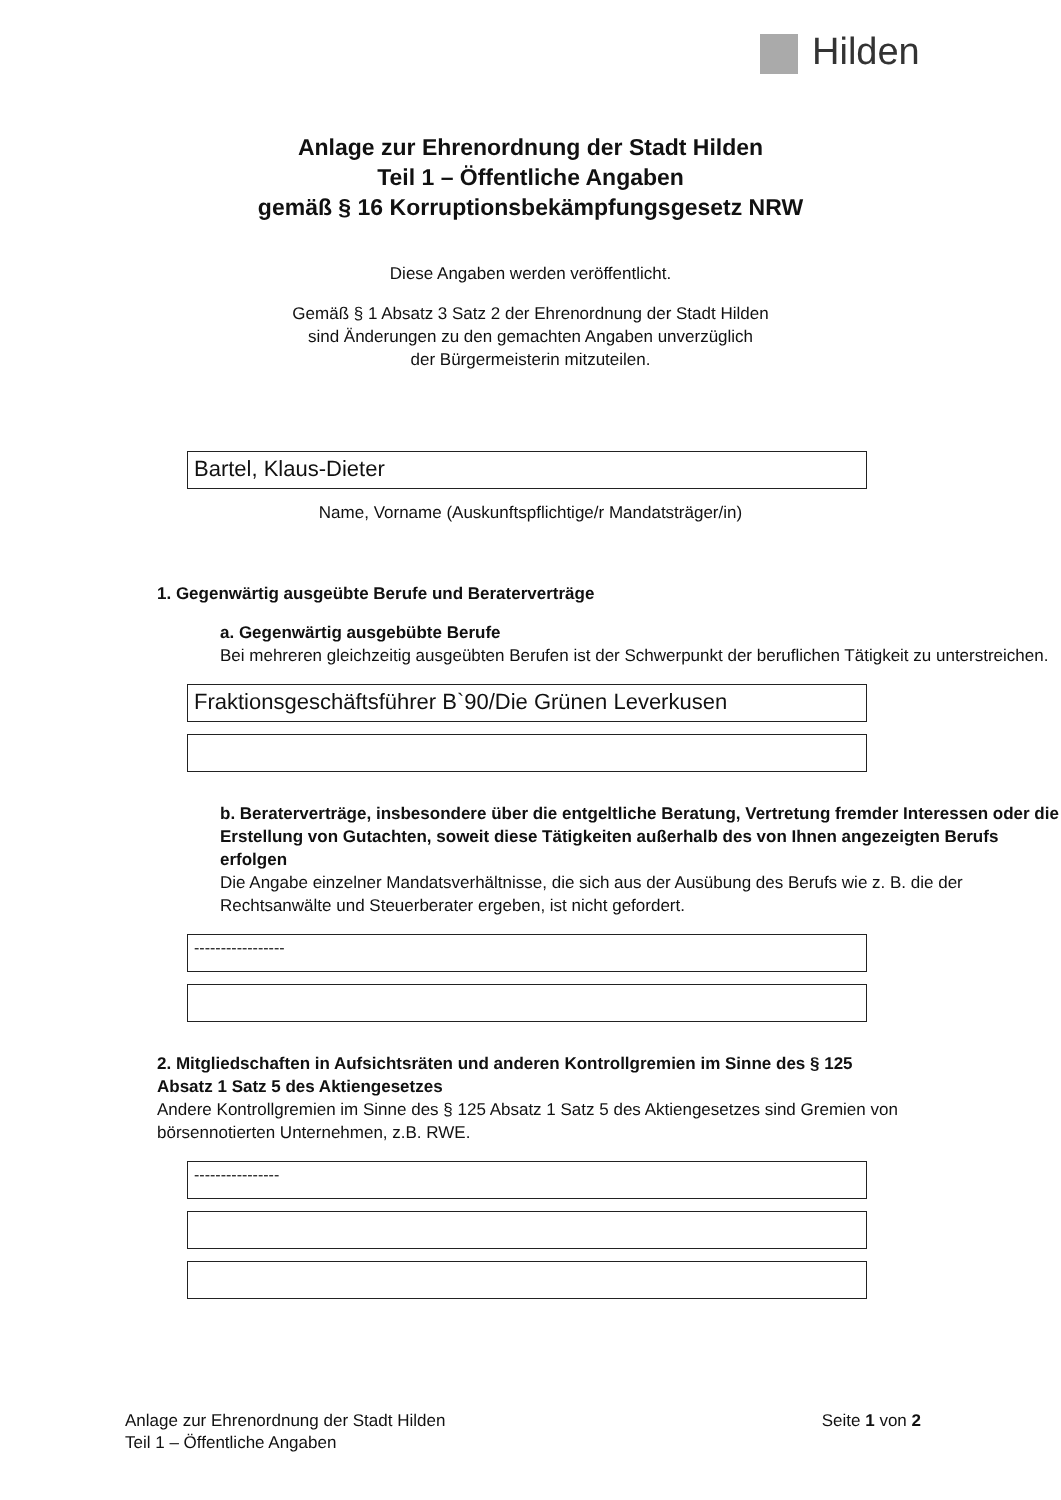Hilden
Anlage zur Ehrenordnung der Stadt Hilden
Teil 1 – Öffentliche Angaben
gemäß § 16 Korruptionsbekämpfungsgesetz NRW
Diese Angaben werden veröffentlicht.
Gemäß § 1 Absatz 3 Satz 2 der Ehrenordnung der Stadt Hilden
sind Änderungen zu den gemachten Angaben unverzüglich
der Bürgermeisterin mitzuteilen.
Bartel, Klaus-Dieter
Name, Vorname (Auskunftspflichtige/r Mandatsträger/in)
1. Gegenwärtig ausgeübte Berufe und Beraterverträge
a. Gegenwärtig ausgebübte Berufe
Bei mehreren gleichzeitig ausgeübten Berufen ist der Schwerpunkt der beruflichen Tätigkeit zu unterstreichen.
Fraktionsgeschäftsführer B`90/Die Grünen Leverkusen
b. Beraterverträge, insbesondere über die entgeltliche Beratung, Vertretung fremder Interessen oder die Erstellung von Gutachten, soweit diese Tätigkeiten außerhalb des von Ihnen angezeigten Berufs erfolgen
Die Angabe einzelner Mandatsverhältnisse, die sich aus der Ausübung des Berufs wie z. B. die der Rechtsanwälte und Steuerberater ergeben, ist nicht gefordert.
-----------------
2. Mitgliedschaften in Aufsichtsräten und anderen Kontrollgremien im Sinne des § 125 Absatz 1 Satz 5 des Aktiengesetzes
Andere Kontrollgremien im Sinne des § 125 Absatz 1 Satz 5 des Aktiengesetzes sind Gremien von börsennotierten Unternehmen, z.B. RWE.
----------------
Anlage zur Ehrenordnung der Stadt Hilden
Teil 1 – Öffentliche Angaben
Seite 1 von 2